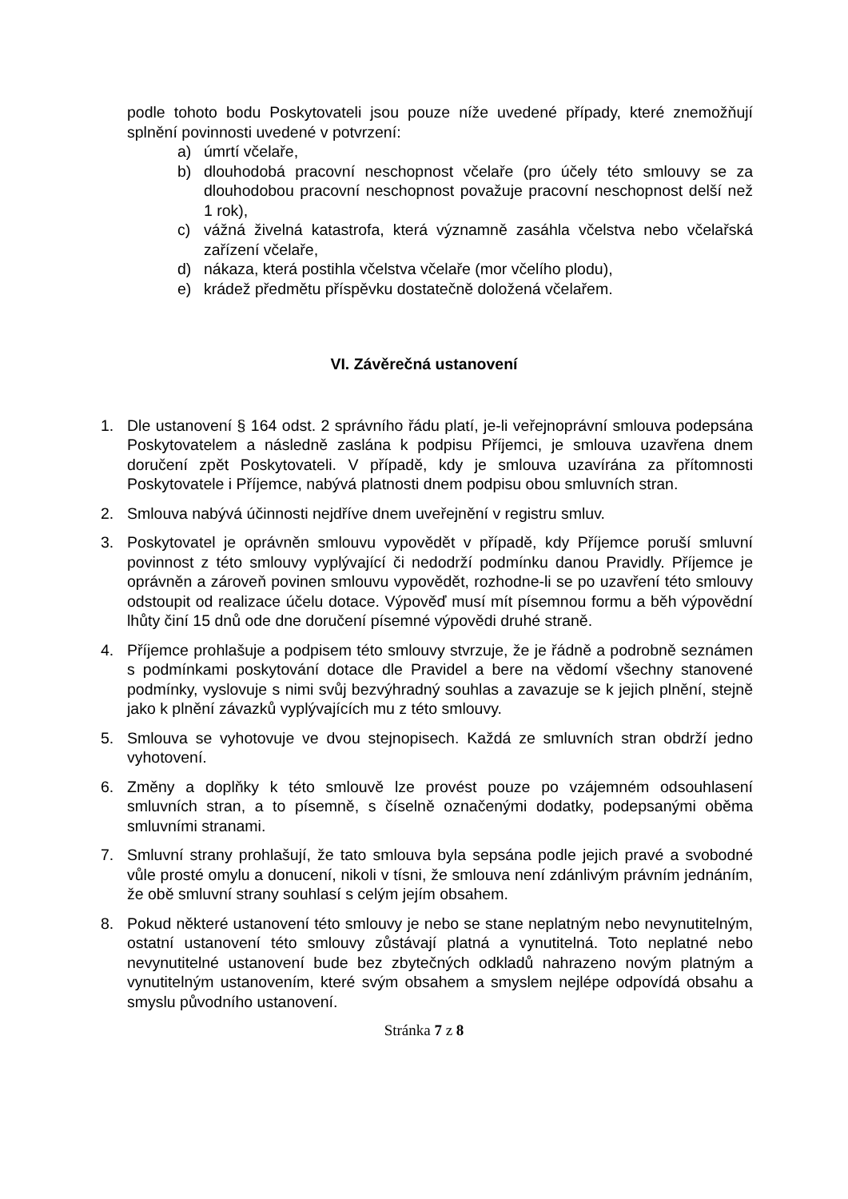podle tohoto bodu Poskytovateli jsou pouze níže uvedené případy, které znemožňují splnění povinnosti uvedené v potvrzení:
a) úmrtí včelaře,
b) dlouhodobá pracovní neschopnost včelaře (pro účely této smlouvy se za dlouhodobou pracovní neschopnost považuje pracovní neschopnost delší než 1 rok),
c) vážná živelná katastrofa, která významně zasáhla včelstva nebo včelařská zařízení včelaře,
d) nákaza, která postihla včelstva včelaře (mor včelího plodu),
e) krádež předmětu příspěvku dostatečně doložená včelařem.
VI. Závěrečná ustanovení
1. Dle ustanovení § 164 odst. 2 správního řádu platí, je-li veřejnoprávní smlouva podepsána Poskytovatelem a následně zaslána k podpisu Příjemci, je smlouva uzavřena dnem doručení zpět Poskytovateli. V případě, kdy je smlouva uzavírána za přítomnosti Poskytovatele i Příjemce, nabývá platnosti dnem podpisu obou smluvních stran.
2. Smlouva nabývá účinnosti nejdříve dnem uveřejnění v registru smluv.
3. Poskytovatel je oprávněn smlouvu vypovědět v případě, kdy Příjemce poruší smluvní povinnost z této smlouvy vyplývající či nedodrží podmínku danou Pravidly. Příjemce je oprávněn a zároveň povinen smlouvu vypovědět, rozhodne-li se po uzavření této smlouvy odstoupit od realizace účelu dotace. Výpověď musí mít písemnou formu a běh výpovědní lhůty činí 15 dnů ode dne doručení písemné výpovědi druhé straně.
4. Příjemce prohlašuje a podpisem této smlouvy stvrzuje, že je řádně a podrobně seznámen s podmínkami poskytování dotace dle Pravidel a bere na vědomí všechny stanovené podmínky, vyslovuje s nimi svůj bezvýhradný souhlas a zavazuje se k jejich plnění, stejně jako k plnění závazků vyplývajících mu z této smlouvy.
5. Smlouva se vyhotovuje ve dvou stejnopisech. Každá ze smluvních stran obdrží jedno vyhotovení.
6. Změny a doplňky k této smlouvě lze provést pouze po vzájemném odsouhlasení smluvních stran, a to písemně, s číselně označenými dodatky, podepsanými oběma smluvními stranami.
7. Smluvní strany prohlašují, že tato smlouva byla sepsána podle jejich pravé a svobodné vůle prosté omylu a donucení, nikoli v tísni, že smlouva není zdánlivým právním jednáním, že obě smluvní strany souhlasí s celým jejím obsahem.
8. Pokud některé ustanovení této smlouvy je nebo se stane neplatným nebo nevynutitelným, ostatní ustanovení této smlouvy zůstávají platná a vynutitelná. Toto neplatné nebo nevynutitelné ustanovení bude bez zbytečných odkladů nahrazeno novým platným a vynutitelným ustanovením, které svým obsahem a smyslem nejlépe odpovídá obsahu a smyslu původního ustanovení.
Stránka 7 z 8